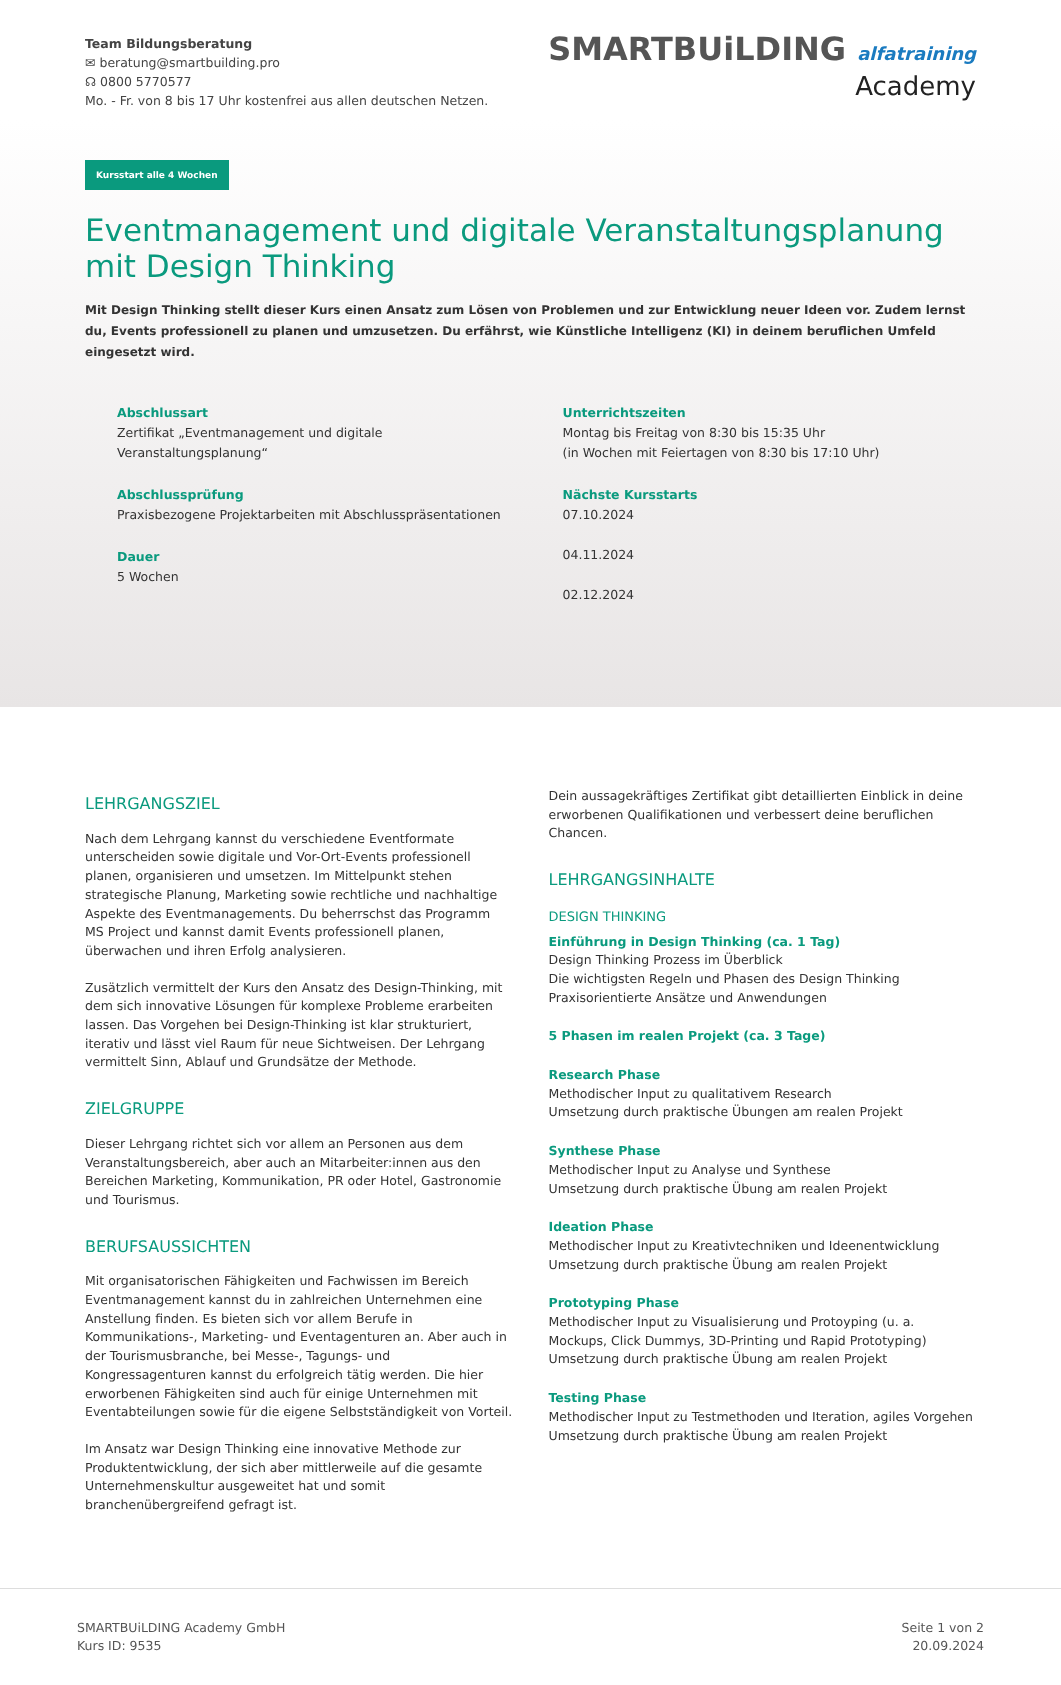Team Bildungsberatung
✉ beratung@smartbuilding.pro
☊ 0800 5770577
Mo. - Fr. von 8 bis 17 Uhr kostenfrei aus allen deutschen Netzen.
SMARTBUiLDING alfatraining
Academy
Kursstart alle 4 Wochen
Eventmanagement und digitale Veranstaltungsplanung mit Design Thinking
Mit Design Thinking stellt dieser Kurs einen Ansatz zum Lösen von Problemen und zur Entwicklung neuer Ideen vor. Zudem lernst du, Events professionell zu planen und umzusetzen. Du erfährst, wie Künstliche Intelligenz (KI) in deinem beruflichen Umfeld eingesetzt wird.
Abschlussart
Zertifikat „Eventmanagement und digitale Veranstaltungsplanung“
Abschlussprüfung
Praxisbezogene Projektarbeiten mit Abschlusspräsentationen
Dauer
5 Wochen
Unterrichtszeiten
Montag bis Freitag von 8:30 bis 15:35 Uhr
(in Wochen mit Feiertagen von 8:30 bis 17:10 Uhr)
Nächste Kursstarts
07.10.2024
04.11.2024
02.12.2024
LEHRGANGSZIEL
Nach dem Lehrgang kannst du verschiedene Eventformate unterscheiden sowie digitale und Vor-Ort-Events professionell planen, organisieren und umsetzen. Im Mittelpunkt stehen strategische Planung, Marketing sowie rechtliche und nachhaltige Aspekte des Eventmanagements. Du beherrschst das Programm MS Project und kannst damit Events professionell planen, überwachen und ihren Erfolg analysieren.
Zusätzlich vermittelt der Kurs den Ansatz des Design-Thinking, mit dem sich innovative Lösungen für komplexe Probleme erarbeiten lassen. Das Vorgehen bei Design-Thinking ist klar strukturiert, iterativ und lässt viel Raum für neue Sichtweisen. Der Lehrgang vermittelt Sinn, Ablauf und Grundsätze der Methode.
ZIELGRUPPE
Dieser Lehrgang richtet sich vor allem an Personen aus dem Veranstaltungsbereich, aber auch an Mitarbeiter:innen aus den Bereichen Marketing, Kommunikation, PR oder Hotel, Gastronomie und Tourismus.
BERUFSAUSSICHTEN
Mit organisatorischen Fähigkeiten und Fachwissen im Bereich Eventmanagement kannst du in zahlreichen Unternehmen eine Anstellung finden. Es bieten sich vor allem Berufe in Kommunikations-, Marketing- und Eventagenturen an. Aber auch in der Tourismusbranche, bei Messe-, Tagungs- und Kongressagenturen kannst du erfolgreich tätig werden. Die hier erworbenen Fähigkeiten sind auch für einige Unternehmen mit Eventabteilungen sowie für die eigene Selbstständigkeit von Vorteil.
Im Ansatz war Design Thinking eine innovative Methode zur Produktentwicklung, der sich aber mittlerweile auf die gesamte Unternehmenskultur ausgeweitet hat und somit branchenübergreifend gefragt ist.
Dein aussagekräftiges Zertifikat gibt detaillierten Einblick in deine erworbenen Qualifikationen und verbessert deine beruflichen Chancen.
LEHRGANGSINHALTE
DESIGN THINKING
Einführung in Design Thinking (ca. 1 Tag)
Design Thinking Prozess im Überblick
Die wichtigsten Regeln und Phasen des Design Thinking
Praxisorientierte Ansätze und Anwendungen
5 Phasen im realen Projekt (ca. 3 Tage)
Research Phase
Methodischer Input zu qualitativem Research
Umsetzung durch praktische Übungen am realen Projekt
Synthese Phase
Methodischer Input zu Analyse und Synthese
Umsetzung durch praktische Übung am realen Projekt
Ideation Phase
Methodischer Input zu Kreativtechniken und Ideenentwicklung
Umsetzung durch praktische Übung am realen Projekt
Prototyping Phase
Methodischer Input zu Visualisierung und Protoyping (u. a. Mockups, Click Dummys, 3D-Printing und Rapid Prototyping)
Umsetzung durch praktische Übung am realen Projekt
Testing Phase
Methodischer Input zu Testmethoden und Iteration, agiles Vorgehen
Umsetzung durch praktische Übung am realen Projekt
SMARTBUiLDING Academy GmbH
Kurs ID: 9535
Seite 1 von 2
20.09.2024